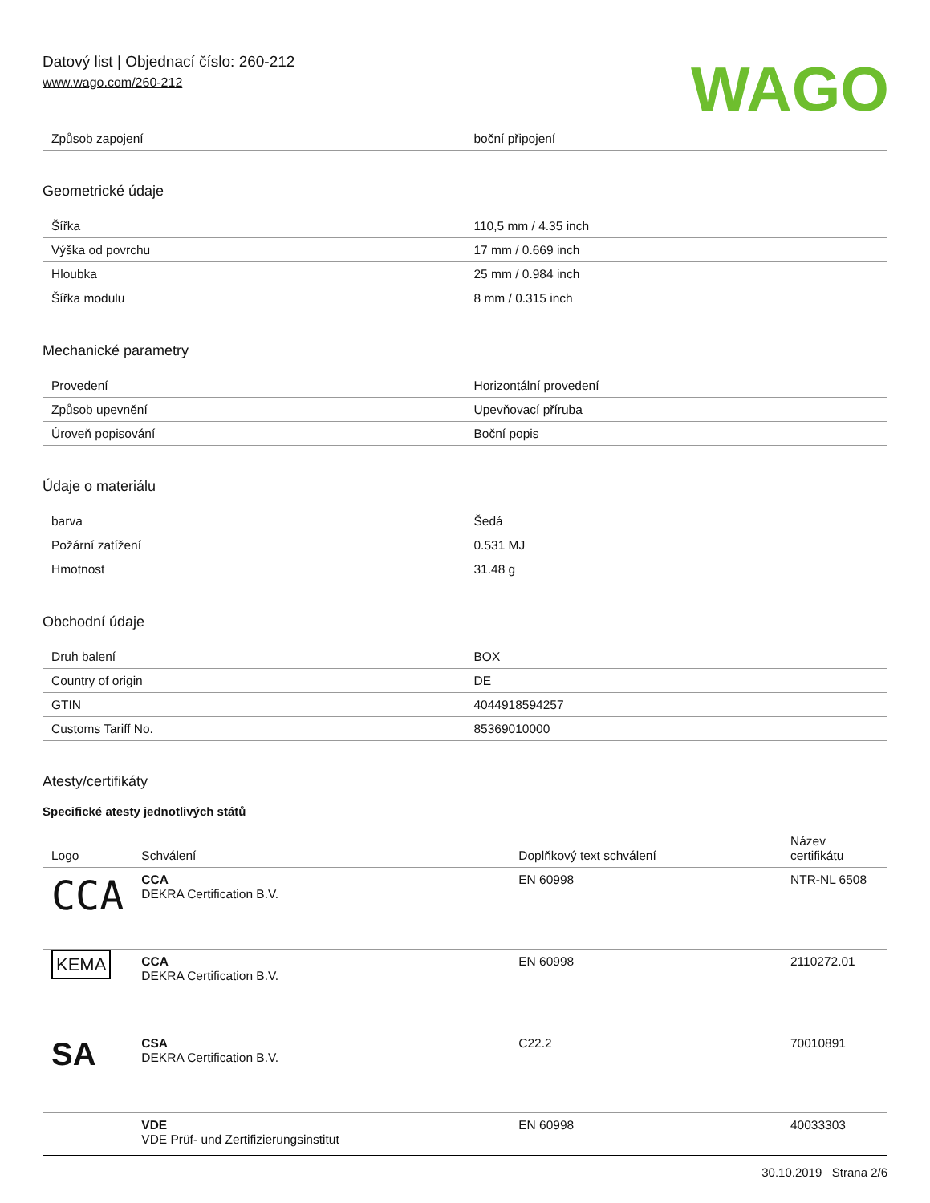Datový list | Objednací číslo: 260-212
www.wago.com/260-212
WAGO
| Způsob zapojení | boční připojení |
Geometrické údaje
| Šířka | 110,5 mm / 4.35 inch |
| Výška od povrchu | 17 mm / 0.669 inch |
| Hloubka | 25 mm / 0.984 inch |
| Šířka modulu | 8 mm / 0.315 inch |
Mechanické parametry
| Provedení | Horizontální provedení |
| Způsob upevnění | Upevňovací příruba |
| Úroveň popisování | Boční popis |
Údaje o materiálu
| barva | Šedá |
| Požární zatížení | 0.531 MJ |
| Hmotnost | 31.48 g |
Obchodní údaje
| Druh balení | BOX |
| Country of origin | DE |
| GTIN | 4044918594257 |
| Customs Tariff No. | 85369010000 |
Atesty/certifikáty
Specifické atesty jednotlivých států
| Logo | Schválení | Doplňkový text schválení | Název certifikátu |
| --- | --- | --- | --- |
| CCA | CCA DEKRA Certification B.V. | EN 60998 | NTR-NL 6508 |
| KEMA | CCA DEKRA Certification B.V. | EN 60998 | 2110272.01 |
| SA | CSA DEKRA Certification B.V. | C22.2 | 70010891 |
| | VDE VDE Prüf- und Zertifizierungsinstitut | EN 60998 | 40033303 |
30.10.2019 Strana 2/6